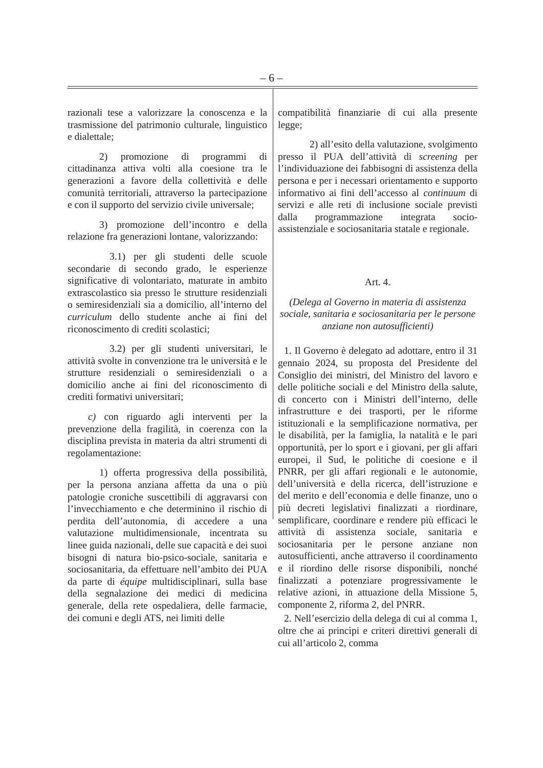– 6 –
razionali tese a valorizzare la conoscenza e la trasmissione del patrimonio culturale, linguistico e dialettale;
2) promozione di programmi di cittadinanza attiva volti alla coesione tra le generazioni a favore della collettività e delle comunità territoriali, attraverso la partecipazione e con il supporto del servizio civile universale;
3) promozione dell’incontro e della relazione fra generazioni lontane, valorizzando:
3.1) per gli studenti delle scuole secondarie di secondo grado, le esperienze significative di volontariato, maturate in ambito extrascolastico sia presso le strutture residenziali o semiresidenziali sia a domicilio, all’interno del curriculum dello studente anche ai fini del riconoscimento di crediti scolastici;
3.2) per gli studenti universitari, le attività svolte in convenzione tra le università e le strutture residenziali o semiresidenziali o a domicilio anche ai fini del riconoscimento di crediti formativi universitari;
c) con riguardo agli interventi per la prevenzione della fragilità, in coerenza con la disciplina prevista in materia da altri strumenti di regolamentazione:
1) offerta progressiva della possibilità, per la persona anziana affetta da una o più patologie croniche suscettibili di aggravarsi con l’invecchiamento e che determinino il rischio di perdita dell’autonomia, di accedere a una valutazione multidimensionale, incentrata su linee guida nazionali, delle sue capacità e dei suoi bisogni di natura bio-psico-sociale, sanitaria e sociosanitaria, da effettuare nell’ambito dei PUA da parte di équipe multidisciplinari, sulla base della segnalazione dei medici di medicina generale, della rete ospedaliera, delle farmacie, dei comuni e degli ATS, nei limiti delle
compatibilità finanziarie di cui alla presente legge;
2) all’esito della valutazione, svolgimento presso il PUA dell’attività di screening per l’individuazione dei fabbisogni di assistenza della persona e per i necessari orientamento e supporto informativo ai fini dell’accesso al continuum di servizi e alle reti di inclusione sociale previsti dalla programmazione integrata socio-assistenziale e sociosanitaria statale e regionale.
Art. 4.
(Delega al Governo in materia di assistenza sociale, sanitaria e sociosanitaria per le persone anziane non autosufficienti)
1. Il Governo è delegato ad adottare, entro il 31 gennaio 2024, su proposta del Presidente del Consiglio dei ministri, del Ministro del lavoro e delle politiche sociali e del Ministro della salute, di concerto con i Ministri dell’interno, delle infrastrutture e dei trasporti, per le riforme istituzionali e la semplificazione normativa, per le disabilità, per la famiglia, la natalità e le pari opportunità, per lo sport e i giovani, per gli affari europei, il Sud, le politiche di coesione e il PNRR, per gli affari regionali e le autonomie, dell’università e della ricerca, dell’istruzione e del merito e dell’economia e delle finanze, uno o più decreti legislativi finalizzati a riordinare, semplificare, coordinare e rendere più efficaci le attività di assistenza sociale, sanitaria e sociosanitaria per le persone anziane non autosufficienti, anche attraverso il coordinamento e il riordino delle risorse disponibili, nonché finalizzati a potenziare progressivamente le relative azioni, in attuazione della Missione 5, componente 2, riforma 2, del PNRR.
2. Nell’esercizio della delega di cui al comma 1, oltre che ai princìpi e criteri direttivi generali di cui all’articolo 2, comma